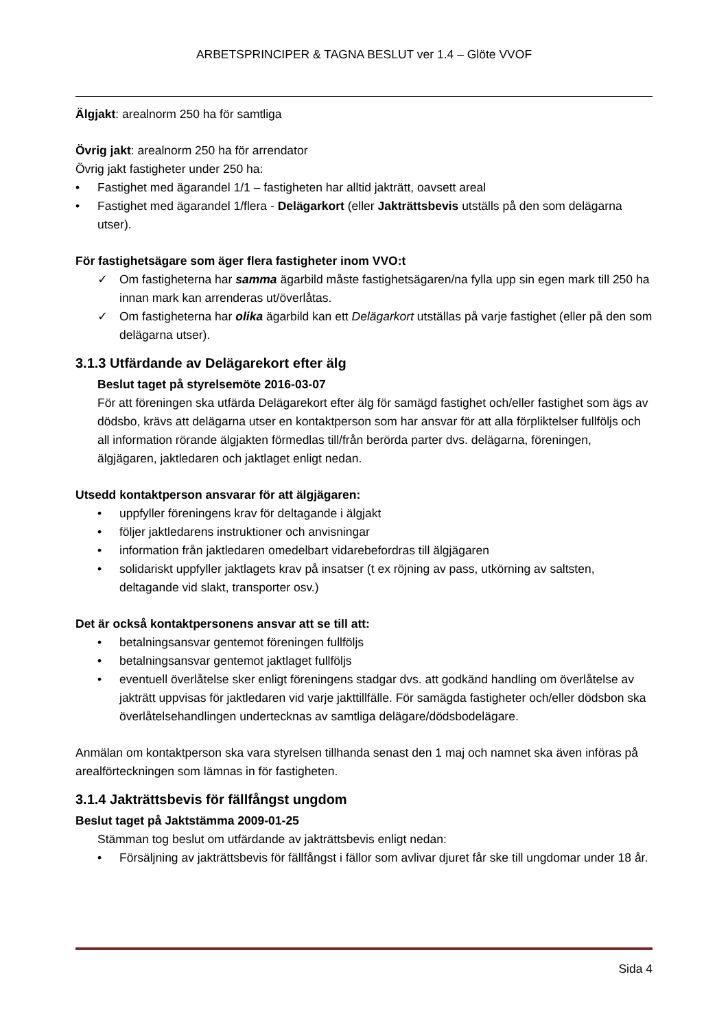ARBETSPRINCIPER & TAGNA BESLUT ver 1.4 – Glöte VVOF
Älgjakt: arealnorm 250 ha för samtliga
Övrig jakt: arealnorm 250 ha för arrendator
Övrig jakt fastigheter under 250 ha:
• Fastighet med ägarandel 1/1 – fastigheten har alltid jakträtt, oavsett areal
• Fastighet med ägarandel 1/flera - Delägarkort (eller Jakträttsbevis utställs på den som delägarna utser).
För fastighetsägare som äger flera fastigheter inom VVO:t
✓ Om fastigheterna har samma ägarbild måste fastighetsägaren/na fylla upp sin egen mark till 250 ha innan mark kan arrenderas ut/överlåtas.
✓ Om fastigheterna har olika ägarbild kan ett Delägarkort utställas på varje fastighet (eller på den som delägarna utser).
3.1.3 Utfärdande av Delägarekort efter älg
Beslut taget på styrelsemöte 2016-03-07
För att föreningen ska utfärda Delägarekort efter älg för samägd fastighet och/eller fastighet som ägs av dödsbo, krävs att delägarna utser en kontaktperson som har ansvar för att alla förpliktelser fullföljs och all information rörande älgjakten förmedlas till/från berörda parter dvs. delägarna, föreningen, älgjägaren, jaktledaren och jaktlaget enligt nedan.
Utsedd kontaktperson ansvarar för att älgjägaren:
• uppfyller föreningens krav för deltagande i älgjakt
• följer jaktledarens instruktioner och anvisningar
• information från jaktledaren omedelbart vidarebefordras till älgjägaren
• solidariskt uppfyller jaktlagets krav på insatser (t ex röjning av pass, utkörning av saltsten, deltagande vid slakt, transporter osv.)
Det är också kontaktpersonens ansvar att se till att:
• betalningsansvar gentemot föreningen fullföljs
• betalningsansvar gentemot jaktlaget fullföljs
• eventuell överlåtelse sker enligt föreningens stadgar dvs. att godkänd handling om överlåtelse av jakträtt uppvisas för jaktledaren vid varje jakttillfälle. För samägda fastigheter och/eller dödsbon ska överlåtelsehandlingen undertecknas av samtliga delägare/dödsbodelägare.
Anmälan om kontaktperson ska vara styrelsen tillhanda senast den 1 maj och namnet ska även införas på arealförteckningen som lämnas in för fastigheten.
3.1.4 Jakträttsbevis för fällfångst ungdom
Beslut taget på Jaktstämma 2009-01-25
Stämman tog beslut om utfärdande av jakträttsbevis enligt nedan:
• Försäljning av jakträttsbevis för fällfångst i fällor som avlivar djuret får ske till ungdomar under 18 år.
Sida 4